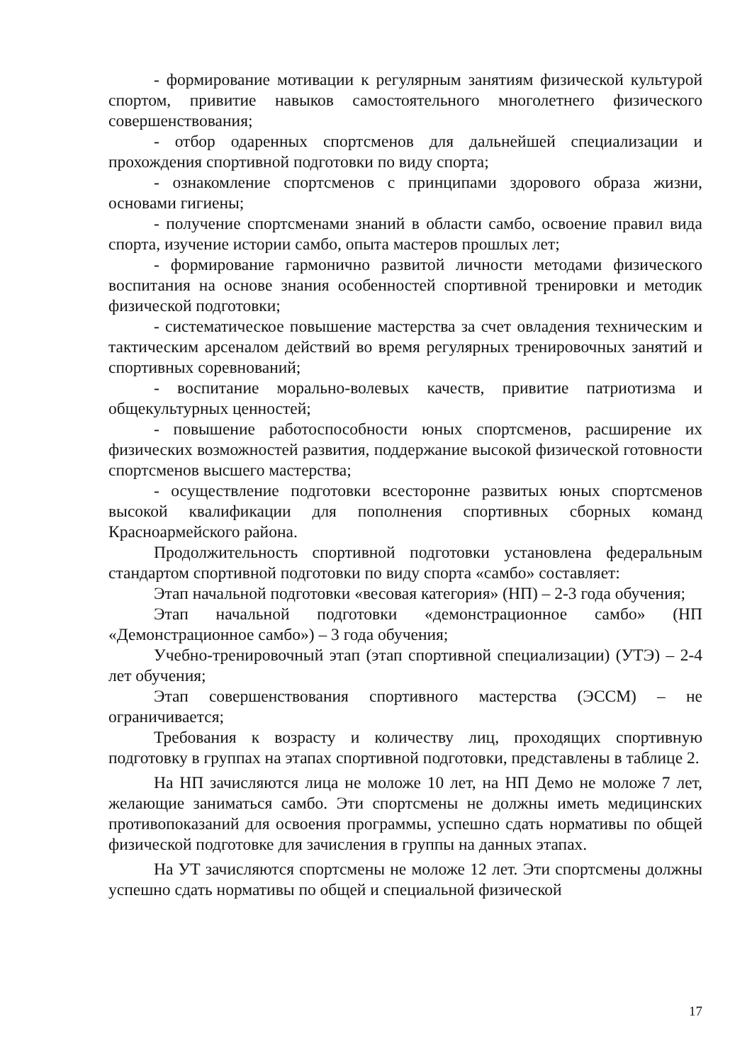- формирование мотивации к регулярным занятиям физической культурой спортом, привитие навыков самостоятельного многолетнего физического совершенствования;
- отбор одаренных спортсменов для дальнейшей специализации и прохождения спортивной подготовки по виду спорта;
- ознакомление спортсменов с принципами здорового образа жизни, основами гигиены;
- получение спортсменами знаний в области самбо, освоение правил вида спорта, изучение истории самбо, опыта мастеров прошлых лет;
- формирование гармонично развитой личности методами физического воспитания на основе знания особенностей спортивной тренировки и методик физической подготовки;
- систематическое повышение мастерства за счет овладения техническим и тактическим арсеналом действий во время регулярных тренировочных занятий и спортивных соревнований;
- воспитание морально-волевых качеств, привитие патриотизма и общекультурных ценностей;
- повышение работоспособности юных спортсменов, расширение их физических возможностей развития, поддержание высокой физической готовности спортсменов высшего мастерства;
- осуществление подготовки всесторонне развитых юных спортсменов высокой квалификации для пополнения спортивных сборных команд Красноармейского района.
Продолжительность спортивной подготовки установлена федеральным стандартом спортивной подготовки по виду спорта «самбо» составляет:
Этап начальной подготовки «весовая категория» (НП) – 2-3 года обучения;
Этап начальной подготовки «демонстрационное самбо» (НП «Демонстрационное самбо») – 3 года обучения;
Учебно-тренировочный этап (этап спортивной специализации) (УТЭ) – 2-4 лет обучения;
Этап совершенствования спортивного мастерства (ЭССМ) – не ограничивается;
Требования к возрасту и количеству лиц, проходящих спортивную подготовку в группах на этапах спортивной подготовки, представлены в таблице 2.
На НП зачисляются лица не моложе 10 лет, на НП Демо не моложе 7 лет, желающие заниматься самбо. Эти спортсмены не должны иметь медицинских противопоказаний для освоения программы, успешно сдать нормативы по общей физической подготовке для зачисления в группы на данных этапах.
На УТ зачисляются спортсмены не моложе 12 лет. Эти спортсмены должны успешно сдать нормативы по общей и специальной физической
17